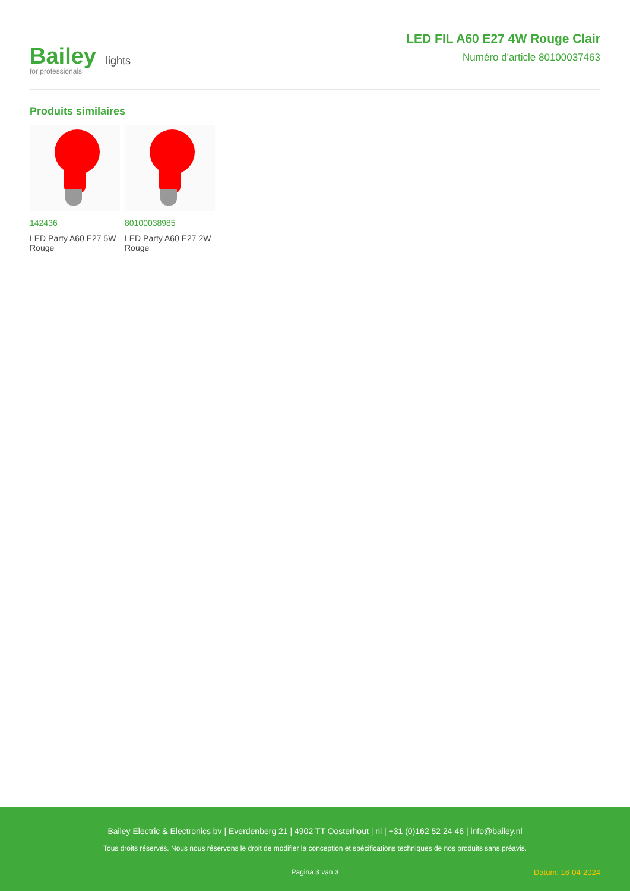Bailey
for professionals
lights
LED FIL A60 E27 4W Rouge Clair
Numéro d'article 80100037463
Produits similaires
142436
LED Party A60 E27 5W Rouge
80100038985
LED Party A60 E27 2W Rouge
Bailey Electric & Electronics bv | Everdenberg 21 | 4902 TT Oosterhout | nl | +31 (0)162 52 24 46 | info@bailey.nl
Tous droits réservés. Nous nous réservons le droit de modifier la conception et spécifications techniques de nos produits sans préavis.
Pagina 3 van 3 Datum: 16-04-2024